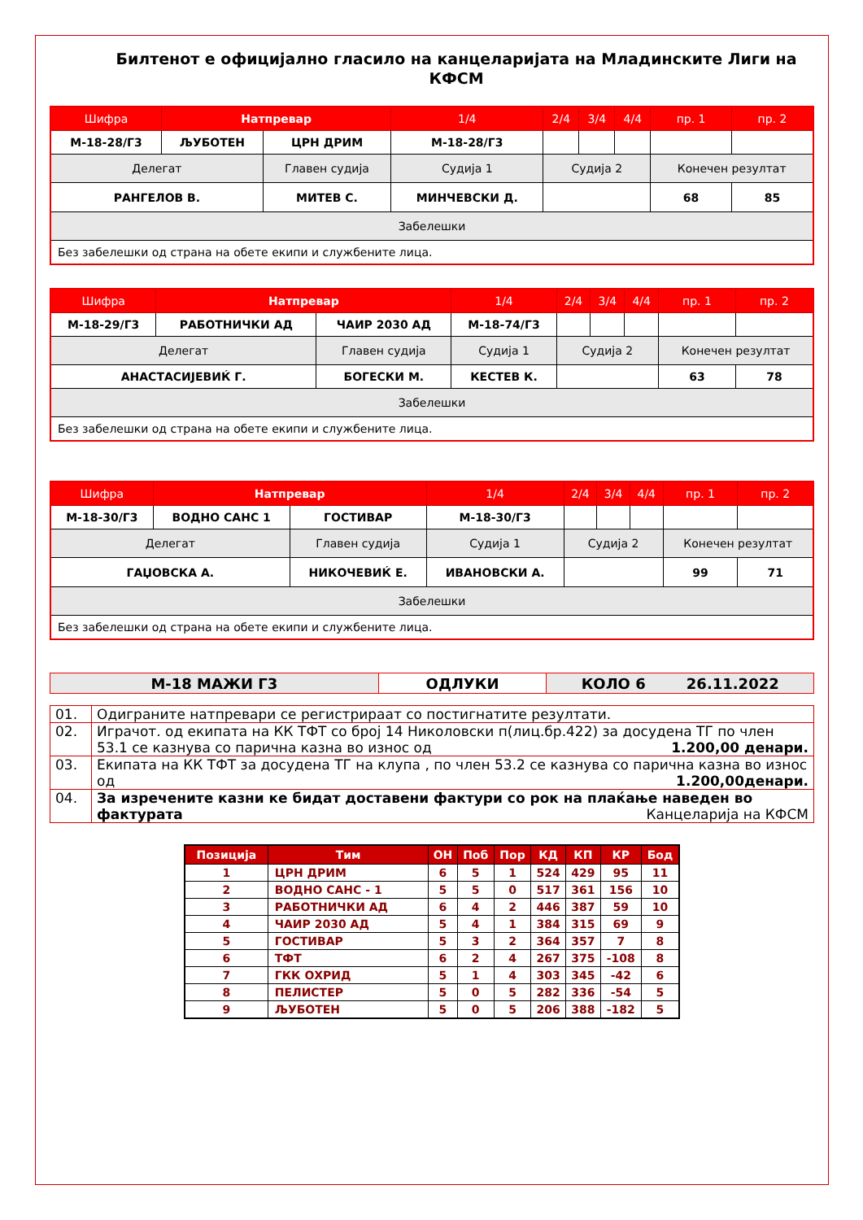Билтенот е официјално гласило на канцеларијата на Младинските Лиги на КФСМ
| Шифра | Натпревар | | 1/4 | 2/4 | 3/4 | 4/4 | пр. 1 | пр. 2 |
| М-18-28/Г3 | ЉУБОТЕН | ЦРН ДРИМ | М-18-28/Г3 | | | | | |
| Делегат | | Главен судија | Судија 1 | Судија 2 | | | Конечен резултат | |
| РАНГЕЛОВ В. | | МИТЕВ С. | МИНЧЕВСКИ Д. | | | | 68 | 85 |
| Забелешки | | | | | | | | |
| Без забелешки од страна на обете екипи и службените лица. | | | | | | | | |
| Шифра | Натпревар | | 1/4 | 2/4 | 3/4 | 4/4 | пр. 1 | пр. 2 |
| М-18-29/Г3 | РАБОТНИЧКИ АД | ЧАИР 2030 АД | М-18-74/Г3 | | | | | |
| Делегат | | Главен судија | Судија 1 | Судија 2 | | | Конечен резултат | |
| АНАСТАСИЈЕВИЌ Г. | | БОГЕСКИ М. | КЕСТЕВ К. | | | | 63 | 78 |
| Забелешки | | | | | | | | |
| Без забелешки од страна на обете екипи и службените лица. | | | | | | | | |
| Шифра | Натпревар | | 1/4 | 2/4 | 3/4 | 4/4 | пр. 1 | пр. 2 |
| М-18-30/Г3 | ВОДНО САНС 1 | ГОСТИВАР | М-18-30/Г3 | | | | | |
| Делегат | | Главен судија | Судија 1 | Судија 2 | | | Конечен резултат | |
| ГАЏОВСКА А. | | НИКОЧЕВИЌ Е. | ИВАНОВСКИ А. | | | | 99 | 71 |
| Забелешки | | | | | | | | |
| Без забелешки од страна на обете екипи и службените лица. | | | | | | | | |
| М-18 МАЖИ Г3 | ОДЛУКИ | КОЛО 6 26.11.2022 |
| 01. | Одиграните натпревари се регистрираат со постигнатите резултати. |
| 02. | Играчот. од екипата на КК ТФТ со број 14 Николовски п(лиц.бр.422) за досудена ТГ по член 53.1 се казнува со парична казна во износ од 1.200,00 денари. |
| 03. | Екипата на КК ТФТ за досудена ТГ на клупа , по член 53.2 се казнува со парична казна во износ од 1.200,00денари. |
| 04. | За изречените казни ке бидат доставени фактури со рок на плаќање наведен во фактурата Канцеларија на КФСМ |
| Позиција | Тим | ОН | Поб | Пор | КД | КП | КР | Бод |
| --- | --- | --- | --- | --- | --- | --- | --- | --- |
| 1 | ЦРН ДРИМ | 6 | 5 | 1 | 524 | 429 | 95 | 11 |
| 2 | ВОДНО САНС - 1 | 5 | 5 | 0 | 517 | 361 | 156 | 10 |
| 3 | РАБОТНИЧКИ АД | 6 | 4 | 2 | 446 | 387 | 59 | 10 |
| 4 | ЧАИР 2030 АД | 5 | 4 | 1 | 384 | 315 | 69 | 9 |
| 5 | ГОСТИВАР | 5 | 3 | 2 | 364 | 357 | 7 | 8 |
| 6 | ТФТ | 6 | 2 | 4 | 267 | 375 | -108 | 8 |
| 7 | ГКК ОХРИД | 5 | 1 | 4 | 303 | 345 | -42 | 6 |
| 8 | ПЕЛИСТЕР | 5 | 0 | 5 | 282 | 336 | -54 | 5 |
| 9 | ЉУБОТЕН | 5 | 0 | 5 | 206 | 388 | -182 | 5 |